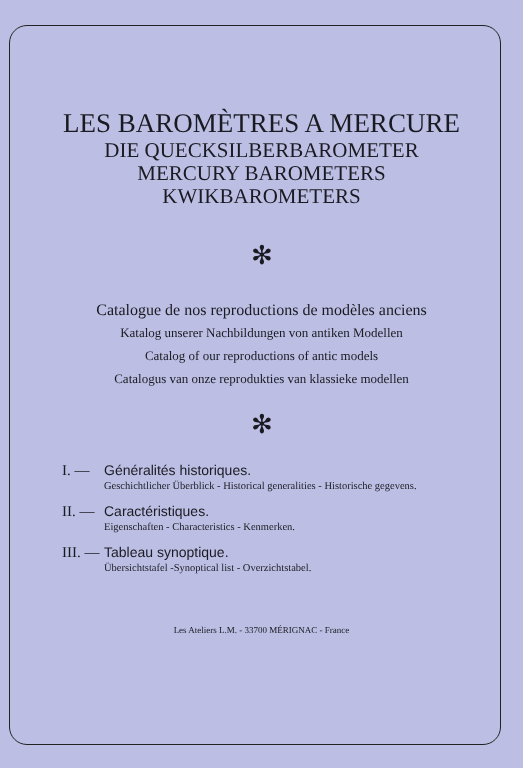LES BAROMÈTRES A MERCURE
DIE QUECKSILBERBAROMETER
MERCURY BAROMETERS
KWIKBAROMETERS
✻
Catalogue de nos reproductions de modèles anciens
Katalog unserer Nachbildungen von antiken Modellen
Catalog of our reproductions of antic models
Catalogus van onze reprodukties van klassieke modellen
✻
I. — Généralités historiques.
Geschichtlicher Überblick - Historical generalities - Historische gegevens.
II. —
Caractéristiques.
Eigenschaften - Characteristics - Kenmerken.
III. —
Tableau synoptique.
Übersichtstafel -Synoptical list - Overzichtstabel.
Les Ateliers L.M. - 33700 MÉRIGNAC - France